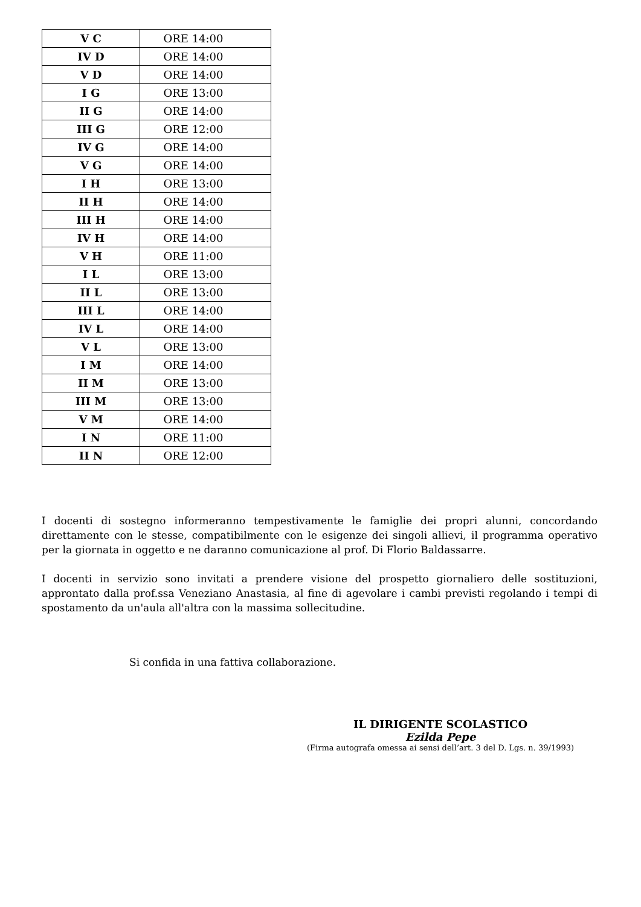| V C | ORE 14:00 |
| IV D | ORE 14:00 |
| V D | ORE 14:00 |
| I G | ORE 13:00 |
| II G | ORE 14:00 |
| III G | ORE 12:00 |
| IV G | ORE 14:00 |
| V G | ORE 14:00 |
| I H | ORE 13:00 |
| II H | ORE 14:00 |
| III H | ORE 14:00 |
| IV H | ORE 14:00 |
| V H | ORE 11:00 |
| I L | ORE 13:00 |
| II L | ORE 13:00 |
| III L | ORE 14:00 |
| IV L | ORE 14:00 |
| V L | ORE 13:00 |
| I M | ORE 14:00 |
| II M | ORE 13:00 |
| III M | ORE 13:00 |
| V M | ORE 14:00 |
| I N | ORE 11:00 |
| II N | ORE 12:00 |
I docenti di sostegno informeranno tempestivamente le famiglie dei propri alunni, concordando direttamente con le stesse, compatibilmente con le esigenze dei singoli allievi, il programma operativo per la giornata in oggetto e ne daranno comunicazione al prof. Di Florio Baldassarre.
I docenti in servizio sono invitati a prendere visione del prospetto giornaliero delle sostituzioni, approntato dalla prof.ssa Veneziano Anastasia, al fine di agevolare i cambi previsti regolando i tempi di spostamento da un'aula all'altra con la massima sollecitudine.
Si confida in una fattiva collaborazione.
IL DIRIGENTE SCOLASTICO
Ezilda Pepe
(Firma autografa omessa ai sensi dell’art. 3 del D. Lgs. n. 39/1993)